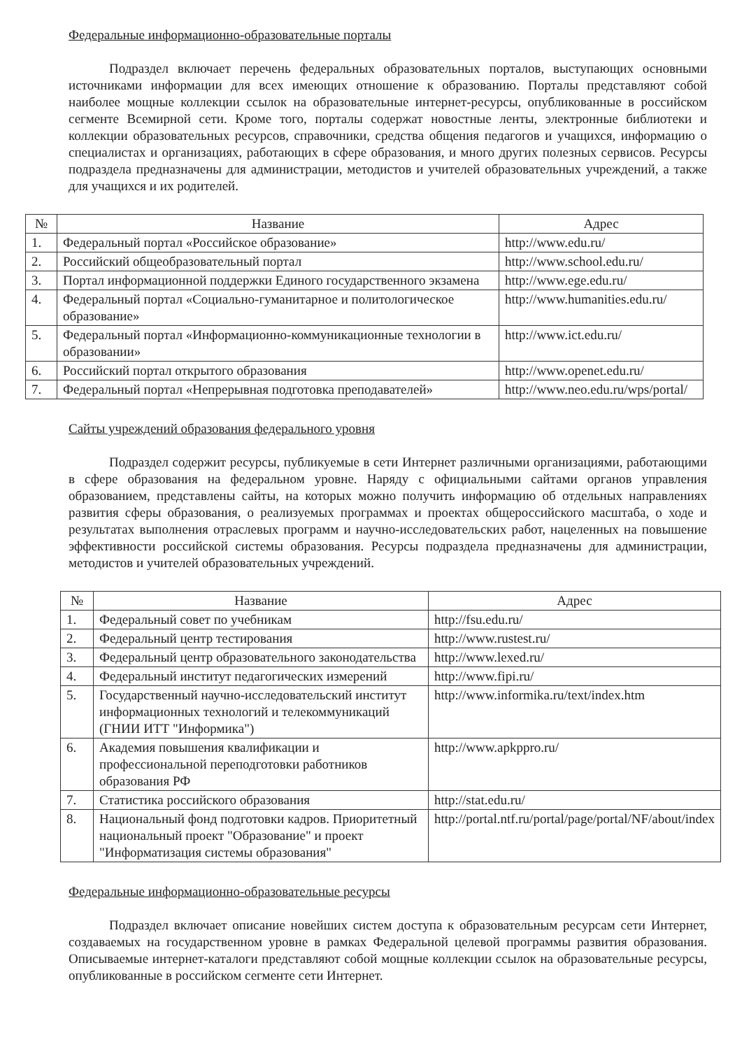Федеральные информационно-образовательные порталы
Подраздел включает перечень федеральных образовательных порталов, выступающих основными источниками информации для всех имеющих отношение к образованию. Порталы представляют собой наиболее мощные коллекции ссылок на образовательные интернет-ресурсы, опубликованные в российском сегменте Всемирной сети. Кроме того, порталы содержат новостные ленты, электронные библиотеки и коллекции образовательных ресурсов, справочники, средства общения педагогов и учащихся, информацию о специалистах и организациях, работающих в сфере образования, и много других полезных сервисов. Ресурсы подраздела предназначены для администрации, методистов и учителей образовательных учреждений, а также для учащихся и их родителей.
| № | Название | Адрес |
| --- | --- | --- |
| 1. | Федеральный портал «Российское образование» | http://www.edu.ru/ |
| 2. | Российский общеобразовательный портал | http://www.school.edu.ru/ |
| 3. | Портал информационной поддержки Единого государственного экзамена | http://www.ege.edu.ru/ |
| 4. | Федеральный портал «Социально-гуманитарное и политологическое образование» | http://www.humanities.edu.ru/ |
| 5. | Федеральный портал «Информационно-коммуникационные технологии в образовании» | http://www.ict.edu.ru/ |
| 6. | Российский портал открытого образования | http://www.openet.edu.ru/ |
| 7. | Федеральный портал «Непрерывная подготовка преподавателей» | http://www.neo.edu.ru/wps/portal/ |
Сайты учреждений образования федерального уровня
Подраздел содержит ресурсы, публикуемые в сети Интернет различными организациями, работающими в сфере образования на федеральном уровне. Наряду с официальными сайтами органов управления образованием, представлены сайты, на которых можно получить информацию об отдельных направлениях развития сферы образования, о реализуемых программах и проектах общероссийского масштаба, о ходе и результатах выполнения отраслевых программ и научно-исследовательских работ, нацеленных на повышение эффективности российской системы образования. Ресурсы подраздела предназначены для администрации, методистов и учителей образовательных учреждений.
| № | Название | Адрес |
| --- | --- | --- |
| 1. | Федеральный совет по учебникам | http://fsu.edu.ru/ |
| 2. | Федеральный центр тестирования | http://www.rustest.ru/ |
| 3. | Федеральный центр образовательного законодательства | http://www.lexed.ru/ |
| 4. | Федеральный институт педагогических измерений | http://www.fipi.ru/ |
| 5. | Государственный научно-исследовательский институт информационных технологий и телекоммуникаций (ГНИИ ИТТ "Информика") | http://www.informika.ru/text/index.htm |
| 6. | Академия повышения квалификации и профессиональной переподготовки работников образования РФ | http://www.apkppro.ru/ |
| 7. | Статистика российского образования | http://stat.edu.ru/ |
| 8. | Национальный фонд подготовки кадров. Приоритетный национальный проект "Образование" и проект "Информатизация системы образования" | http://portal.ntf.ru/portal/page/portal/NF/about/index |
Федеральные информационно-образовательные ресурсы
Подраздел включает описание новейших систем доступа к образовательным ресурсам сети Интернет, создаваемых на государственном уровне в рамках Федеральной целевой программы развития образования. Описываемые интернет-каталоги представляют собой мощные коллекции ссылок на образовательные ресурсы, опубликованные в российском сегменте сети Интернет.